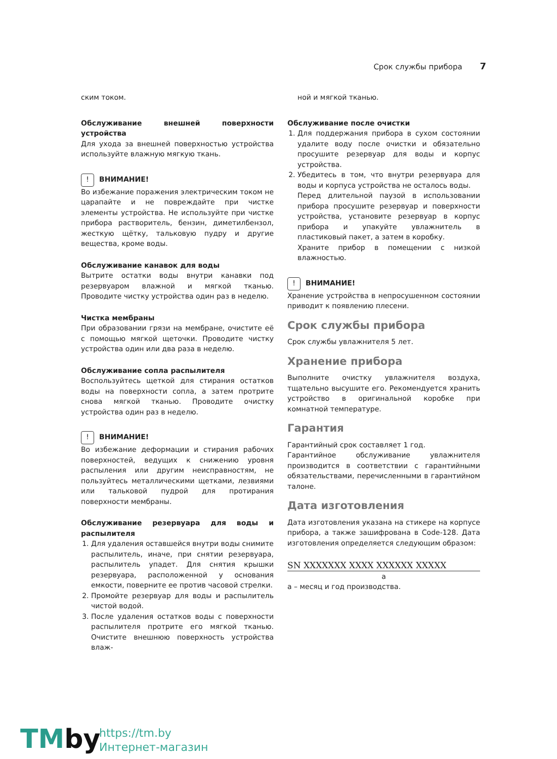Срок службы прибора 7
ским током.
Обслуживание внешней поверхности устройства
Для ухода за внешней поверхностью устройства используйте влажную мягкую ткань.
! ВНИМАНИЕ!
Во избежание поражения электрическим током не царапайте и не повреждайте при чистке элементы устройства. Не используйте при чистке прибора растворитель, бензин, диметилбензол, жесткую щётку, тальковую пудру и другие вещества, кроме воды.
Обслуживание канавок для воды
Вытрите остатки воды внутри канавки под резервуаром влажной и мягкой тканью. Проводите чистку устройства один раз в неделю.
Чистка мембраны
При образовании грязи на мембране, очистите её с помощью мягкой щеточки. Проводите чистку устройства один или два раза в неделю.
Обслуживание сопла распылителя
Воспользуйтесь щеткой для стирания остатков воды на поверхности сопла, а затем протрите снова мягкой тканью. Проводите очистку устройства один раз в неделю.
! ВНИМАНИЕ!
Во избежание деформации и стирания рабочих поверхностей, ведущих к снижению уровня распыления или другим неисправностям, не пользуйтесь металлическими щетками, лезвиями или тальковой пудрой для протирания поверхности мембраны.
Обслуживание резервуара для воды и распылителя
1. Для удаления оставшейся внутри воды снимите распылитель, иначе, при снятии резервуара, распылитель упадет. Для снятия крышки резервуара, расположенной у основания емкости, поверните ее против часовой стрелки.
2. Промойте резервуар для воды и распылитель чистой водой.
3. После удаления остатков воды с поверхности распылителя протрите его мягкой тканью. Очистите внешнюю поверхность устройства влаж-
ной и мягкой тканью.
Обслуживание после очистки
1. Для поддержания прибора в сухом состоянии удалите воду после очистки и обязательно просушите резервуар для воды и корпус устройства.
2. Убедитесь в том, что внутри резервуара для воды и корпуса устройства не осталось воды.
Перед длительной паузой в использовании прибора просушите резервуар и поверхности устройства, установите резервуар в корпус прибора и упакуйте увлажнитель в пластиковый пакет, а затем в коробку.
Храните прибор в помещении с низкой влажностью.
! ВНИМАНИЕ!
Хранение устройства в непросушенном состоянии приводит к появлению плесени.
Срок службы прибора
Срок службы увлажнителя 5 лет.
Хранение прибора
Выполните очистку увлажнителя воздуха, тщательно высушите его. Рекомендуется хранить устройство в оригинальной коробке при комнатной температуре.
Гарантия
Гарантийный срок составляет 1 год.
Гарантийное обслуживание увлажнителя производится в соответствии с гарантийными обязательствами, перечисленными в гарантийном талоне.
Дата изготовления
Дата изготовления указана на стикере на корпусе прибора, а также зашифрована в Code-128. Дата изготовления определяется следующим образом:
SN XXXXXXX XXXX XXXXXX XXXXX
a
a – месяц и год производства.
TMby
https://tm.by
Интернет-магазин